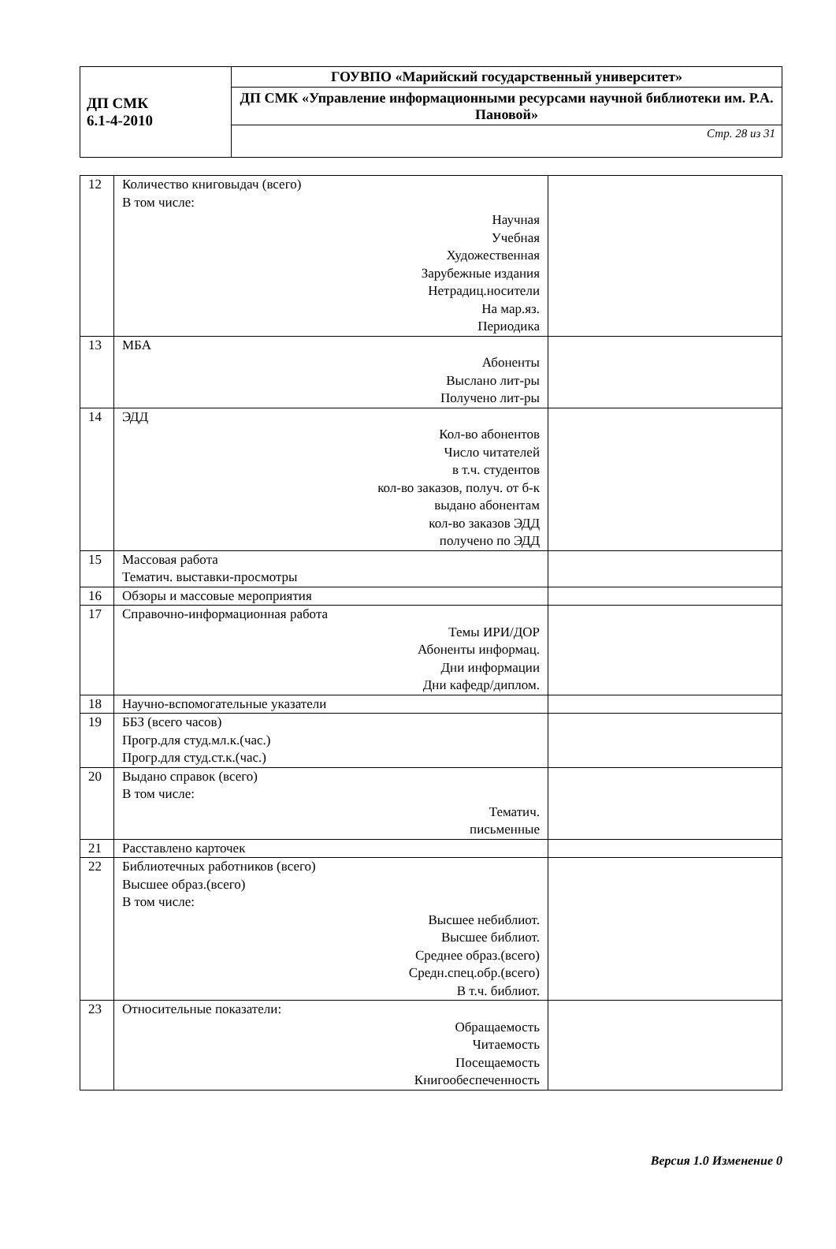| ДП СМК 6.1-4-2010 | ГОУВПО «Марийский государственный университет» |
| | ДП СМК «Управление информационными ресурсами научной библиотеки им. Р.А. Пановой» |
| | Стр. 28 из 31 |
| 12 | Количество книговыдач (всего) В том числе: Научная Учебная Художественная Зарубежные издания Нетрадиц.носители На мар.яз. Периодика | |
| 13 | МБА Абоненты Выслано лит-ры Получено лит-ры | |
| 14 | ЭДД Кол-во абонентов Число читателей в т.ч. студентов кол-во заказов, получ. от б-к выдано абонентам кол-во заказов ЭДД получено по ЭДД | |
| 15 | Массовая работа Тематич. выставки-просмотры | |
| 16 | Обзоры и массовые мероприятия | |
| 17 | Справочно-информационная работа Темы ИРИ/ДОР Абоненты информац. Дни информации Дни кафедр/диплом. | |
| 18 | Научно-вспомогательные указатели | |
| 19 | ББЗ (всего часов) Прогр.для студ.мл.к.(час.) Прогр.для студ.ст.к.(час.) | |
| 20 | Выдано справок (всего) В том числе: Тематич. письменные | |
| 21 | Расставлено карточек | |
| 22 | Библиотечных работников (всего) Высшее образ.(всего) В том числе: Высшее небиблиот. Высшее библиот. Среднее образ.(всего) Средн.спец.обр.(всего) В т.ч. библиот. | |
| 23 | Относительные показатели: Обращаемость Читаемость Посещаемость Книгообеспеченность | |
Версия 1.0 Изменение 0